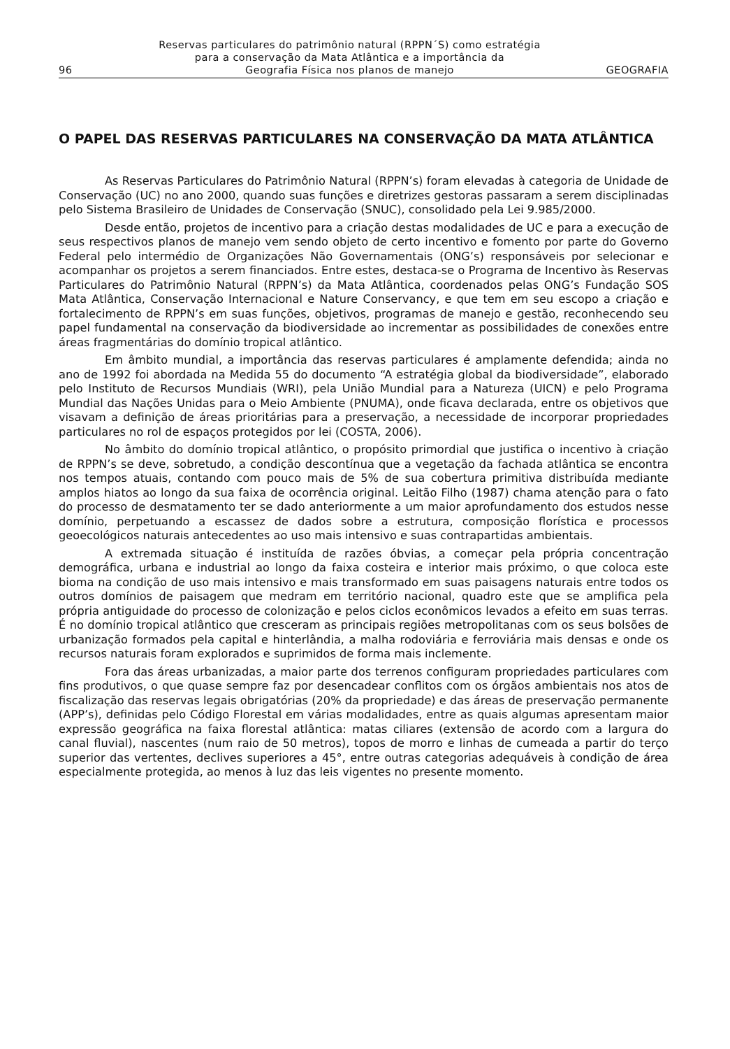96
Reservas particulares do patrimônio natural (RPPN´S) como estratégia
para a conservação da Mata Atlântica e a importância da
Geografia Física nos planos de manejo
GEOGRAFIA
O PAPEL DAS RESERVAS PARTICULARES NA CONSERVAÇÃO DA MATA ATLÂNTICA
As Reservas Particulares do Patrimônio Natural (RPPN’s) foram elevadas à categoria de Unidade de Conservação (UC) no ano 2000, quando suas funções e diretrizes gestoras passaram a serem disciplinadas pelo Sistema Brasileiro de Unidades de Conservação (SNUC), consolidado pela Lei 9.985/2000.
Desde então, projetos de incentivo para a criação destas modalidades de UC e para a execução de seus respectivos planos de manejo vem sendo objeto de certo incentivo e fomento por parte do Governo Federal pelo intermédio de Organizações Não Governamentais (ONG’s) responsáveis por selecionar e acompanhar os projetos a serem financiados. Entre estes, destaca-se o Programa de Incentivo às Reservas Particulares do Patrimônio Natural (RPPN’s) da Mata Atlântica, coordenados pelas ONG’s Fundação SOS Mata Atlântica, Conservação Internacional e Nature Conservancy, e que tem em seu escopo a criação e fortalecimento de RPPN’s em suas funções, objetivos, programas de manejo e gestão, reconhecendo seu papel fundamental na conservação da biodiversidade ao incrementar as possibilidades de conexões entre áreas fragmentárias do domínio tropical atlântico.
Em âmbito mundial, a importância das reservas particulares é amplamente defendida; ainda no ano de 1992 foi abordada na Medida 55 do documento “A estratégia global da biodiversidade”, elaborado pelo Instituto de Recursos Mundiais (WRI), pela União Mundial para a Natureza (UICN) e pelo Programa Mundial das Nações Unidas para o Meio Ambiente (PNUMA), onde ficava declarada, entre os objetivos que visavam a definição de áreas prioritárias para a preservação, a necessidade de incorporar propriedades particulares no rol de espaços protegidos por lei (COSTA, 2006).
No âmbito do domínio tropical atlântico, o propósito primordial que justifica o incentivo à criação de RPPN’s se deve, sobretudo, a condição descontínua que a vegetação da fachada atlântica se encontra nos tempos atuais, contando com pouco mais de 5% de sua cobertura primitiva distribuída mediante amplos hiatos ao longo da sua faixa de ocorrência original. Leitão Filho (1987) chama atenção para o fato do processo de desmatamento ter se dado anteriormente a um maior aprofundamento dos estudos nesse domínio, perpetuando a escassez de dados sobre a estrutura, composição florística e processos geoecológicos naturais antecedentes ao uso mais intensivo e suas contrapartidas ambientais.
A extremada situação é instituída de razões óbvias, a começar pela própria concentração demográfica, urbana e industrial ao longo da faixa costeira e interior mais próximo, o que coloca este bioma na condição de uso mais intensivo e mais transformado em suas paisagens naturais entre todos os outros domínios de paisagem que medram em território nacional, quadro este que se amplifica pela própria antiguidade do processo de colonização e pelos ciclos econômicos levados a efeito em suas terras. É no domínio tropical atlântico que cresceram as principais regiões metropolitanas com os seus bolsões de urbanização formados pela capital e hinterlândia, a malha rodoviária e ferroviária mais densas e onde os recursos naturais foram explorados e suprimidos de forma mais inclemente.
Fora das áreas urbanizadas, a maior parte dos terrenos configuram propriedades particulares com fins produtivos, o que quase sempre faz por desencadear conflitos com os órgãos ambientais nos atos de fiscalização das reservas legais obrigatórias (20% da propriedade) e das áreas de preservação permanente (APP’s), definidas pelo Código Florestal em várias modalidades, entre as quais algumas apresentam maior expressão geográfica na faixa florestal atlântica: matas ciliares (extensão de acordo com a largura do canal fluvial), nascentes (num raio de 50 metros), topos de morro e linhas de cumeada a partir do terço superior das vertentes, declives superiores a 45°, entre outras categorias adequáveis à condição de área especialmente protegida, ao menos à luz das leis vigentes no presente momento.